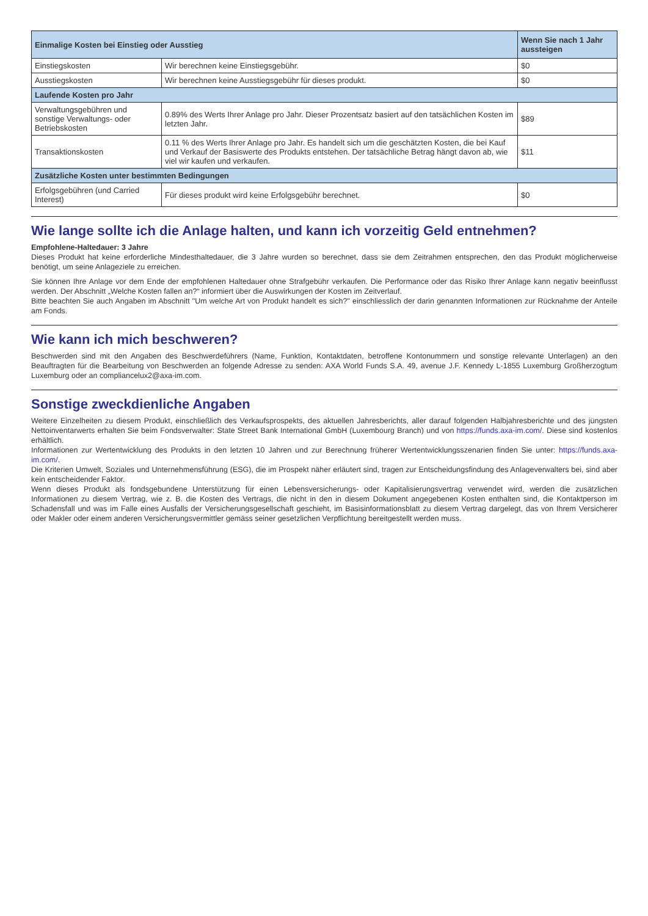| Einmalige Kosten bei Einstieg oder Ausstieg | | Wenn Sie nach 1 Jahr aussteigen |
| --- | --- | --- |
| Einstiegskosten | Wir berechnen keine Einstiegsgebühr. | $0 |
| Ausstiegskosten | Wir berechnen keine Ausstiegsgebühr für dieses produkt. | $0 |
| Laufende Kosten pro Jahr | | |
| Verwaltungsgebühren und sonstige Verwaltungs- oder Betriebskosten | 0.89% des Werts Ihrer Anlage pro Jahr. Dieser Prozentsatz basiert auf den tatsächlichen Kosten im letzten Jahr. | $89 |
| Transaktionskosten | 0.11 % des Werts Ihrer Anlage pro Jahr. Es handelt sich um die geschätzten Kosten, die bei Kauf und Verkauf der Basiswerte des Produkts entstehen. Der tatsächliche Betrag hängt davon ab, wie viel wir kaufen und verkaufen. | $11 |
| Zusätzliche Kosten unter bestimmten Bedingungen | | |
| Erfolgsgebühren (und Carried Interest) | Für dieses produkt wird keine Erfolgsgebühr berechnet. | $0 |
Wie lange sollte ich die Anlage halten, und kann ich vorzeitig Geld entnehmen?
Empfohlene-Haltedauer: 3 Jahre
Dieses Produkt hat keine erforderliche Mindesthaltedauer, die 3 Jahre wurden so berechnet, dass sie dem Zeitrahmen entsprechen, den das Produkt möglicherweise benötigt, um seine Anlageziele zu erreichen.
Sie können Ihre Anlage vor dem Ende der empfohlenen Haltedauer ohne Strafgebühr verkaufen. Die Performance oder das Risiko Ihrer Anlage kann negativ beeinflusst werden. Der Abschnitt „Welche Kosten fallen an?“ informiert über die Auswirkungen der Kosten im Zeitverlauf.
Bitte beachten Sie auch Angaben im Abschnitt "Um welche Art von Produkt handelt es sich?" einschliesslich der darin genannten Informationen zur Rücknahme der Anteile am Fonds.
Wie kann ich mich beschweren?
Beschwerden sind mit den Angaben des Beschwerdeführers (Name, Funktion, Kontaktdaten, betroffene Kontonummern und sonstige relevante Unterlagen) an den Beauftragten für die Bearbeitung von Beschwerden an folgende Adresse zu senden: AXA World Funds S.A. 49, avenue J.F. Kennedy L-1855 Luxemburg Großherzogtum Luxemburg oder an compliancelux2@axa-im.com.
Sonstige zweckdienliche Angaben
Weitere Einzelheiten zu diesem Produkt, einschließlich des Verkaufsprospekts, des aktuellen Jahresberichts, aller darauf folgenden Halbjahresberichte und des jüngsten Nettoinventarwerts erhalten Sie beim Fondsverwalter: State Street Bank International GmbH (Luxembourg Branch) und von https://funds.axa-im.com/. Diese sind kostenlos erhältlich.
Informationen zur Wertentwicklung des Produkts in den letzten 10 Jahren und zur Berechnung früherer Wertentwicklungsszenarien finden Sie unter: https://funds.axa-im.com/.
Die Kriterien Umwelt, Soziales und Unternehmensführung (ESG), die im Prospekt näher erläutert sind, tragen zur Entscheidungsfindung des Anlageverwalters bei, sind aber kein entscheidender Faktor.
Wenn dieses Produkt als fondsgebundene Unterstützung für einen Lebensversicherungs- oder Kapitalisierungsvertrag verwendet wird, werden die zusätzlichen Informationen zu diesem Vertrag, wie z. B. die Kosten des Vertrags, die nicht in den in diesem Dokument angegebenen Kosten enthalten sind, die Kontaktperson im Schadensfall und was im Falle eines Ausfalls der Versicherungsgesellschaft geschieht, im Basisinformationsblatt zu diesem Vertrag dargelegt, das von Ihrem Versicherer oder Makler oder einem anderen Versicherungsvermittler gemäss seiner gesetzlichen Verpflichtung bereitgestellt werden muss.